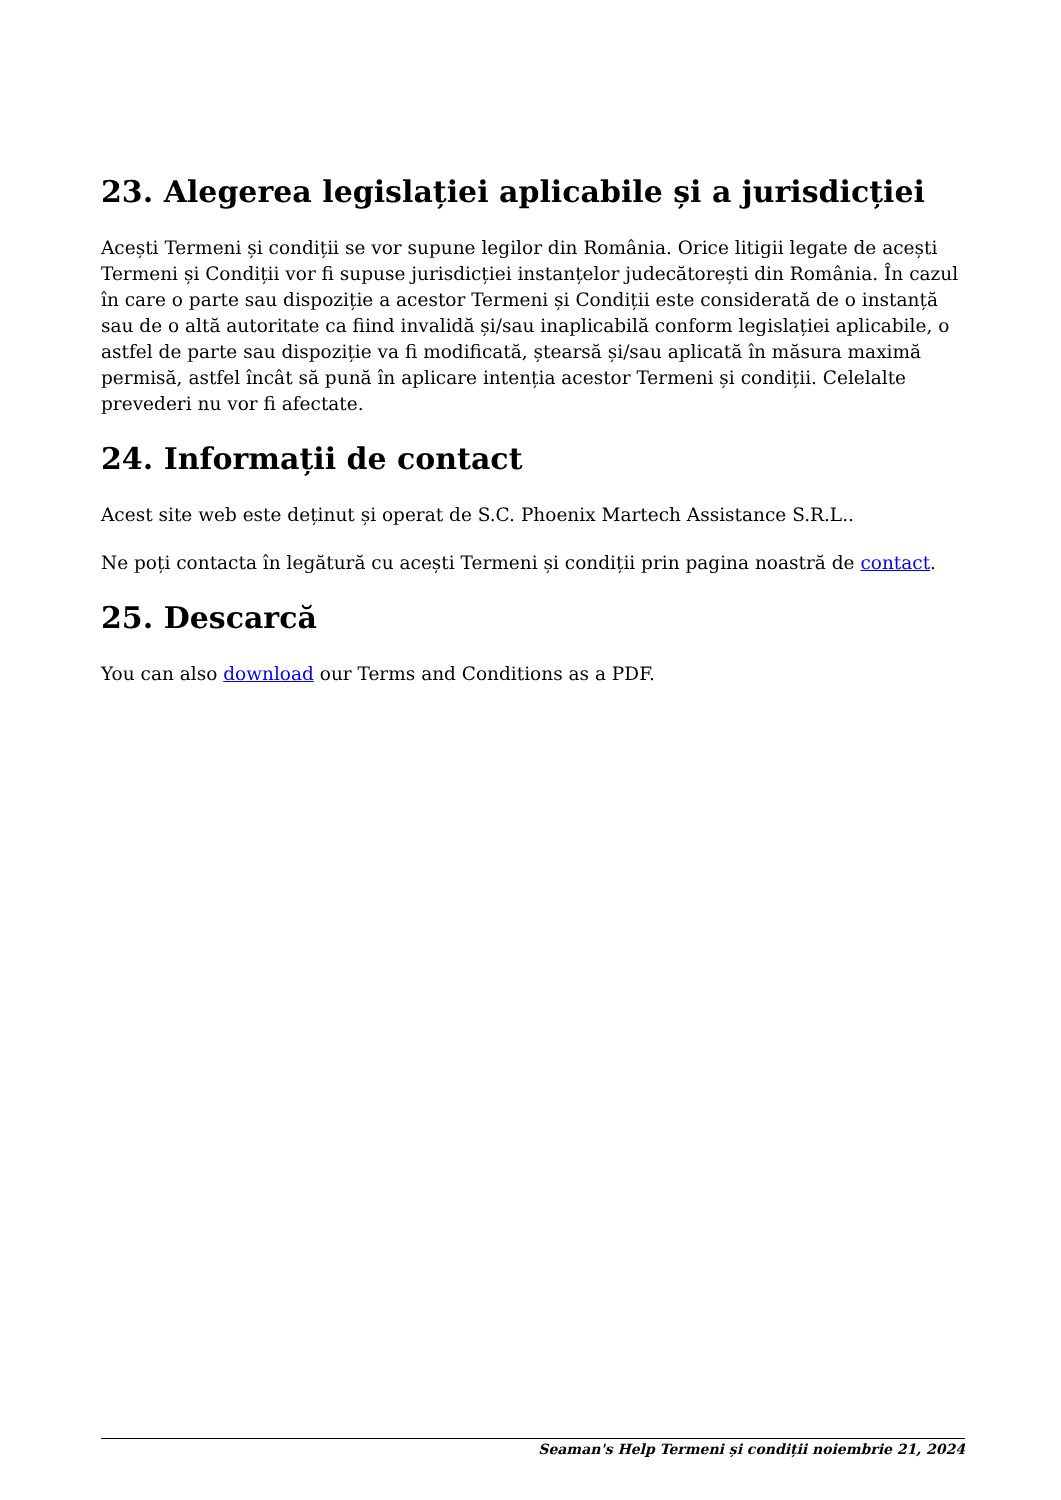23. Alegerea legislației aplicabile și a jurisdicției
Acești Termeni și condiții se vor supune legilor din România. Orice litigii legate de acești Termeni și Condiții vor fi supuse jurisdicției instanțelor judecătorești din România. În cazul în care o parte sau dispoziție a acestor Termeni și Condiții este considerată de o instanță sau de o altă autoritate ca fiind invalidă și/sau inaplicabilă conform legislației aplicabile, o astfel de parte sau dispoziție va fi modificată, ștearsă și/sau aplicată în măsura maximă permisă, astfel încât să pună în aplicare intenția acestor Termeni și condiții. Celelalte prevederi nu vor fi afectate.
24. Informații de contact
Acest site web este deținut și operat de S.C. Phoenix Martech Assistance S.R.L..
Ne poți contacta în legătură cu acești Termeni și condiții prin pagina noastră de contact.
25. Descarcă
You can also download our Terms and Conditions as a PDF.
Seaman's Help Termeni și condiții noiembrie 21, 2024